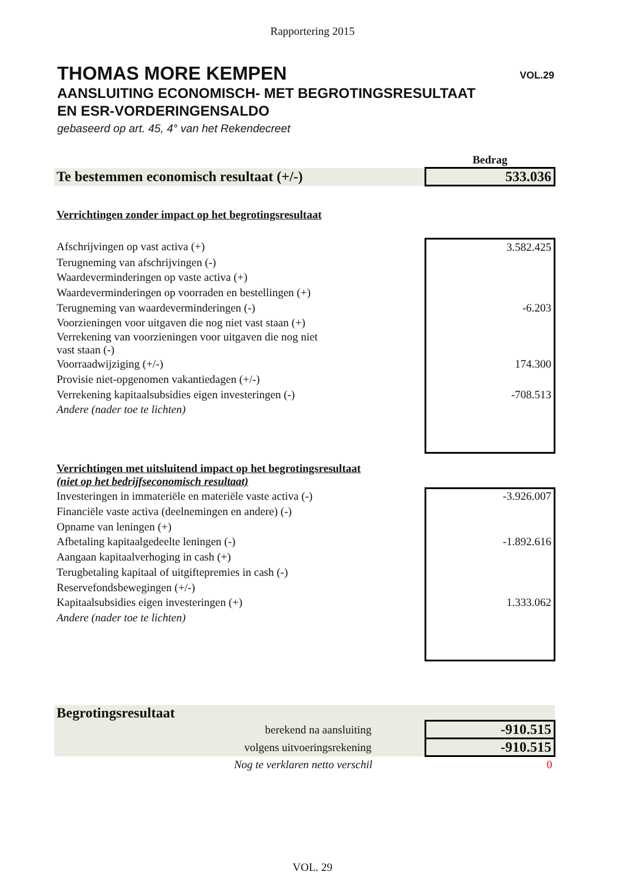Rapportering 2015
THOMAS MORE KEMPEN
VOL.29
AANSLUITING ECONOMISCH- MET BEGROTINGSRESULTAAT
EN ESR-VORDERINGENSALDO
gebaseerd op art. 45, 4° van het Rekendecreet
| | Bedrag |
| Te bestemmen economisch resultaat (+/-) | 533.036 |
| Verrichtingen zonder impact op het begrotingsresultaat | |
| Afschrijvingen op vast activa (+) | 3.582.425 |
| Terugneming van afschrijvingen (-) | |
| Waardeverminderingen op vaste activa (+) | |
| Waardeverminderingen op voorraden en bestellingen (+) | |
| Terugneming van waardeverminderingen (-) | -6.203 |
| Voorzieningen voor uitgaven die nog niet vast staan (+) | |
| Verrekening van voorzieningen voor uitgaven die nog niet vast staan (-) | |
| Voorraadwijziging (+/-) | 174.300 |
| Provisie niet-opgenomen vakantiedagen (+/-) | |
| Verrekening kapitaalsubsidies eigen investeringen (-) | -708.513 |
| Andere (nader toe te lichten) | |
| Verrichtingen met uitsluitend impact op het begrotingsresultaat (niet op het bedrijfseconomisch resultaat) | |
| Investeringen in immateriële en materiële vaste activa (-) | -3.926.007 |
| Financiële vaste activa (deelnemingen en andere) (-) | |
| Opname van leningen (+) | |
| Afbetaling kapitaalgedeelte leningen (-) | -1.892.616 |
| Aangaan kapitaalverhoging in cash (+) | |
| Terugbetaling kapitaal of uitgiftepremies in cash (-) | |
| Reservefondsbewegingen (+/-) | |
| Kapitaalsubsidies eigen investeringen (+) | 1.333.062 |
| Andere (nader toe te lichten) | |
| Begrotingsresultaat | |
| berekend na aansluiting | -910.515 |
| volgens uitvoeringsrekening | -910.515 |
| Nog te verklaren netto verschil | 0 |
VOL. 29